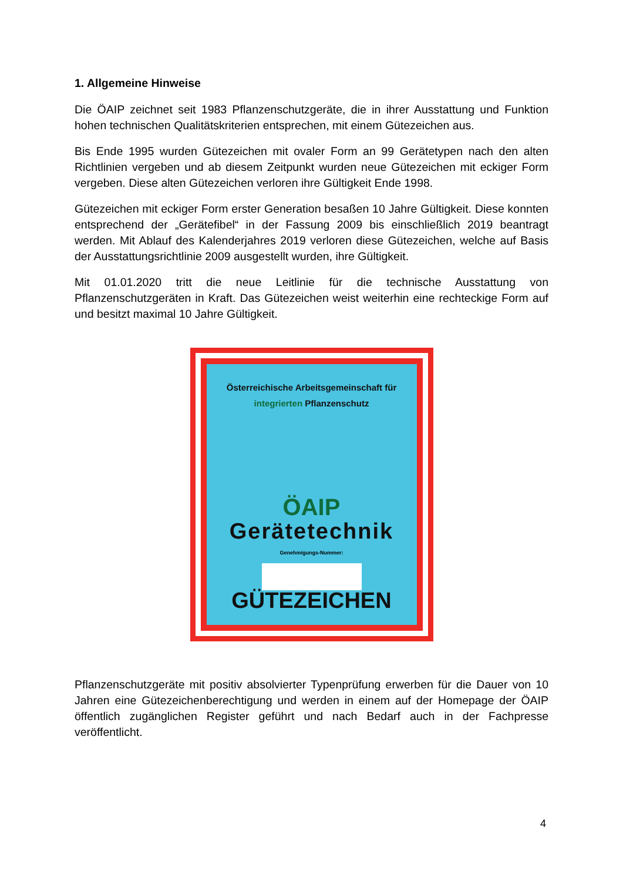1. Allgemeine Hinweise
Die ÖAIP zeichnet seit 1983 Pflanzenschutzgeräte, die in ihrer Ausstattung und Funktion hohen technischen Qualitätskriterien entsprechen, mit einem Gütezeichen aus.
Bis Ende 1995 wurden Gütezeichen mit ovaler Form an 99 Gerätetypen nach den alten Richtlinien vergeben und ab diesem Zeitpunkt wurden neue Gütezeichen mit eckiger Form vergeben. Diese alten Gütezeichen verloren ihre Gültigkeit Ende 1998.
Gütezeichen mit eckiger Form erster Generation besaßen 10 Jahre Gültigkeit. Diese konnten entsprechend der „Gerätefibel“ in der Fassung 2009 bis einschließlich 2019 beantragt werden. Mit Ablauf des Kalenderjahres 2019 verloren diese Gütezeichen, welche auf Basis der Ausstattungsrichtlinie 2009 ausgestellt wurden, ihre Gültigkeit.
Mit 01.01.2020 tritt die neue Leitlinie für die technische Ausstattung von Pflanzenschutzgeräten in Kraft. Das Gütezeichen weist weiterhin eine rechteckige Form auf und besitzt maximal 10 Jahre Gültigkeit.
Österreichische Arbeitsgemeinschaft für integrierten Pflanzenschutz
ÖAIP
Gerätetechnik
Genehmigungs-Nummer:
GÜTEZEICHEN
Pflanzenschutzgeräte mit positiv absolvierter Typenprüfung erwerben für die Dauer von 10 Jahren eine Gütezeichenberechtigung und werden in einem auf der Homepage der ÖAIP öffentlich zugänglichen Register geführt und nach Bedarf auch in der Fachpresse veröffentlicht.
4